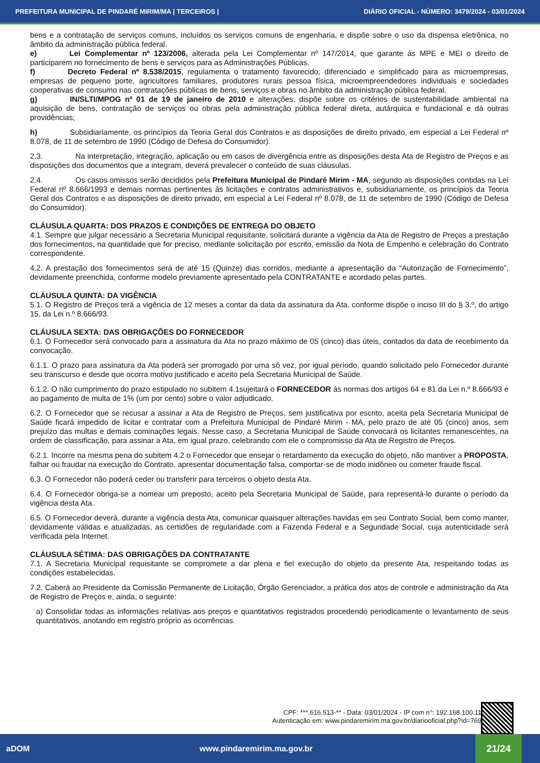PREFEITURA MUNICIPAL DE PINDARÉ MIRIM/MA | TERCEIROS | DIÁRIO OFICIAL - NÚMERO: 3479/2024 - 03/01/2024
bens e a contratação de serviços comuns, incluídos os serviços comuns de engenharia, e dispõe sobre o uso da dispensa eletrônica, no âmbito da administração pública federal.
e) Lei Complementar nº 123/2006, alterada pela Lei Complementar nº 147/2014, que garante às MPE e MEI o direito de participarem no fornecimento de bens e serviços para as Administrações Públicas.
f) Decreto Federal nº 8.538/2015, regulamenta o tratamento favorecido, diferenciado e simplificado para as microempresas, empresas de pequeno porte, agricultores familiares, produtores rurais pessoa física, microempreendedores individuais e sociedades cooperativas de consumo nas contratações públicas de bens, serviços e obras no âmbito da administração pública federal.
g) IN/SLTI/MPOG nº 01 de 19 de janeiro de 2010 e alterações, dispõe sobre os critérios de sustentabilidade ambiental na aquisição de bens, contratação de serviços ou obras pela administração pública federal direta, autárquica e fundacional e dá outras providências;
h) Subsidiariamente, os princípios da Teoria Geral dos Contratos e as disposições de direito privado, em especial a Lei Federal nº 8.078, de 11 de setembro de 1990 (Código de Defesa do Consumidor).
2.3. Na interpretação, integração, aplicação ou em casos de divergência entre as disposições desta Ata de Registro de Preços e as disposições dos documentos que a integram, deverá prevalecer o conteúdo de suas cláusulas.
2.4. Os casos omissos serão decididos pela Prefeitura Municipal de Pindaré Mirim - MA, segundo as disposições contidas na Lei Federal nº 8.666/1993 e demais normas pertinentes às licitações e contratos administrativos e, subsidiariamente, os princípios da Teoria Geral dos Contratos e as disposições de direito privado, em especial a Lei Federal nº 8.078, de 11 de setembro de 1990 (Código de Defesa do Consumidor).
CLÁUSULA QUARTA: DOS PRAZOS E CONDIÇÕES DE ENTREGA DO OBJETO
4.1. Sempre que julgar necessário a Secretaria Municipal requisitante, solicitará durante a vigência da Ata de Registro de Preços a prestação dos fornecimentos, na quantidade que for preciso, mediante solicitação por escrito, emissão da Nota de Empenho e celebração do Contrato correspondente.
4.2. A prestação dos fornecimentos será de até 15 (Quinze) dias corridos, mediante a apresentação da “Autorização de Fornecimento”, devidamente preenchida, conforme modelo previamente apresentado pela CONTRATANTE e acordado pelas partes.
CLÁUSULA QUINTA: DA VIGÊNCIA
5.1. O Registro de Preços terá a vigência de 12 meses a contar da data da assinatura da Ata, conforme dispõe o inciso III do § 3.º, do artigo 15, da Lei n.º 8.666/93.
CLÁUSULA SEXTA: DAS OBRIGAÇÕES DO FORNECEDOR
6.1. O Fornecedor será convocado para a assinatura da Ata no prazo máximo de 05 (cinco) dias úteis, contados da data de recebimento da convocação.
6.1.1. O prazo para assinatura da Ata poderá ser prorrogado por uma só vez, por igual período, quando solicitado pelo Fornecedor durante seu transcurso e desde que ocorra motivo justificado e aceito pela Secretaria Municipal de Saúde.
6.1.2. O não cumprimento do prazo estipulado no subitem 4.1sujeitará o FORNECEDOR às normas dos artigos 64 e 81 da Lei n.º 8.666/93 e ao pagamento de multa de 1% (um por cento) sobre o valor adjudicado.
6.2. O Fornecedor que se recusar a assinar a Ata de Registro de Preços, sem justificativa por escrito, aceita pela Secretaria Municipal de Saúde ficará impedido de licitar e contratar com a Prefeitura Municipal de Pindaré Mirim - MA, pelo prazo de até 05 (cinco) anos, sem prejuízo das multas e demais cominações legais. Nesse caso, a Secretaria Municipal de Saúde convocará os licitantes remanescentes, na ordem de classificação, para assinar a Ata, em igual prazo, celebrando com ele o compromisso da Ata de Registro de Preços.
6.2.1. Incorre na mesma pena do subitem 4.2 o Fornecedor que ensejar o retardamento da execução do objeto, não mantiver a PROPOSTA, falhar ou fraudar na execução do Contrato, apresentar documentação falsa, comportar-se de modo inidôneo ou cometer fraude fiscal.
6.3. O Fornecedor não poderá ceder ou transferir para terceiros o objeto desta Ata.
6.4. O Fornecedor obriga-se a nomear um preposto, aceito pela Secretaria Municipal de Saúde, para representá-lo durante o período da vigência desta Ata.
6.5. O Fornecedor deverá, durante a vigência desta Ata, comunicar quaisquer alterações havidas em seu Contrato Social, bem como manter, devidamente válidas e atualizadas, as certidões de regularidade com a Fazenda Federal e a Seguridade Social, cuja autenticidade será verificada pela Internet.
CLÁUSULA SÉTIMA: DAS OBRIGAÇÕES DA CONTRATANTE
7.1. A Secretaria Municipal requisitante se compromete a dar plena e fiel execução do objeto da presente Ata, respeitando todas as condições estabelecidas.
7.2. Caberá ao Presidente da Comissão Permanente de Licitação, Órgão Gerenciador, a prática dos atos de controle e administração da Ata de Registro de Preços e, ainda, o seguinte:
a) Consolidar todas as informações relativas aos preços e quantitativos registrados procedendo periodicamente o levantamento de seus quantitativos, anotando em registro próprio as ocorrências.
CPF: ***.616.513-** - Data: 03/01/2024 - IP com n°: 192.168.100.11
Autenticação em: www.pindaremirim.ma.gov.br/diariooficial.php?id=769
aDOM www.pindaremirim.ma.gov.br 21/24